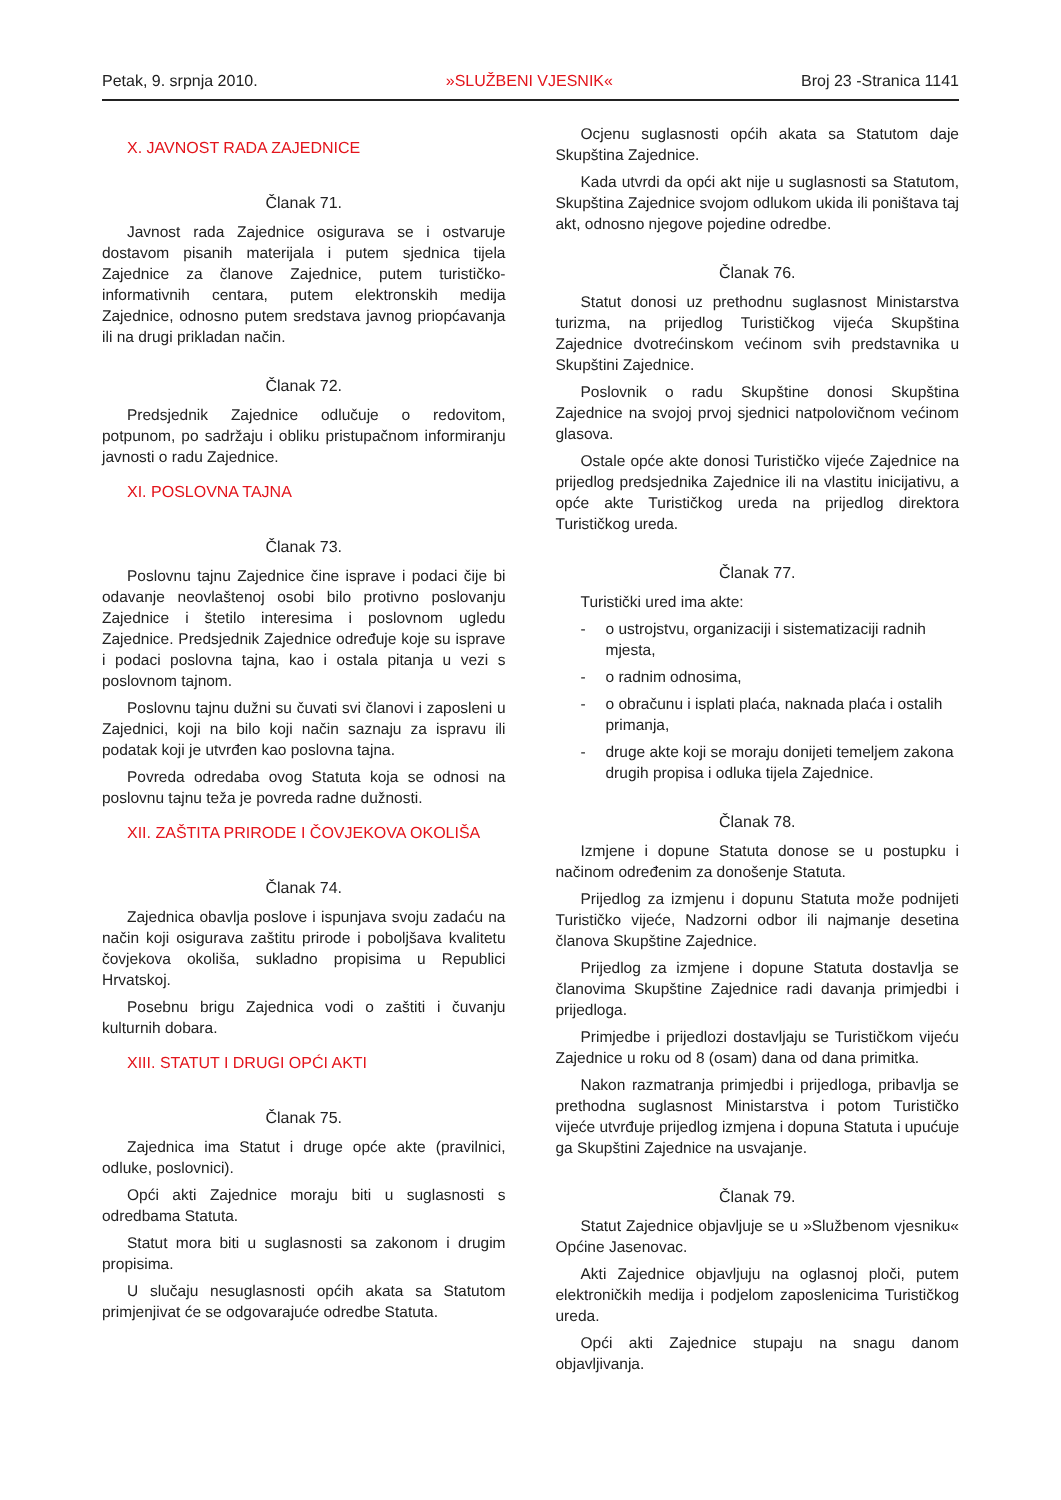Petak, 9. srpnja 2010. »SLUŽBENI VJESNIK« Broj 23 -Stranica 1141
X. JAVNOST RADA ZAJEDNICE
Članak 71.
Javnost rada Zajednice osigurava se i ostvaruje dostavom pisanih materijala i putem sjednica tijela Zajednice za članove Zajednice, putem turističko-informativnih centara, putem elektronskih medija Zajednice, odnosno putem sredstava javnog priopćavanja ili na drugi prikladan način.
Članak 72.
Predsjednik Zajednice odlučuje o redovitom, potpunom, po sadržaju i obliku pristupačnom informiranju javnosti o radu Zajednice.
XI. POSLOVNA TAJNA
Članak 73.
Poslovnu tajnu Zajednice čine isprave i podaci čije bi odavanje neovlaštenoj osobi bilo protivno poslovanju Zajednice i štetilo interesima i poslovnom ugledu Zajednice. Predsjednik Zajednice određuje koje su isprave i podaci poslovna tajna, kao i ostala pitanja u vezi s poslovnom tajnom.
Poslovnu tajnu dužni su čuvati svi članovi i zaposleni u Zajednici, koji na bilo koji način saznaju za ispravu ili podatak koji je utvrđen kao poslovna tajna.
Povreda odredaba ovog Statuta koja se odnosi na poslovnu tajnu teža je povreda radne dužnosti.
XII. ZAŠTITA PRIRODE I ČOVJEKOVA OKOLIŠA
Članak 74.
Zajednica obavlja poslove i ispunjava svoju zadaću na način koji osigurava zaštitu prirode i poboljšava kvalitetu čovjekova okoliša, sukladno propisima u Republici Hrvatskoj.
Posebnu brigu Zajednica vodi o zaštiti i čuvanju kulturnih dobara.
XIII. STATUT I DRUGI OPĆI AKTI
Članak 75.
Zajednica ima Statut i druge opće akte (pravilnici, odluke, poslovnici).
Opći akti Zajednice moraju biti u suglasnosti s odredbama Statuta.
Statut mora biti u suglasnosti sa zakonom i drugim propisima.
U slučaju nesuglasnosti općih akata sa Statutom primjenjivat će se odgovarajuće odredbe Statuta.
Ocjenu suglasnosti općih akata sa Statutom daje Skupština Zajednice.
Kada utvrdi da opći akt nije u suglasnosti sa Statutom, Skupština Zajednice svojom odlukom ukida ili poništava taj akt, odnosno njegove pojedine odredbe.
Članak 76.
Statut donosi uz prethodnu suglasnost Ministarstva turizma, na prijedlog Turističkog vijeća Skupština Zajednice dvotrećinskom većinom svih predstavnika u Skupštini Zajednice.
Poslovnik o radu Skupštine donosi Skupština Zajednice na svojoj prvoj sjednici natpolovičnom većinom glasova.
Ostale opće akte donosi Turističko vijeće Zajednice na prijedlog predsjednika Zajednice ili na vlastitu inicijativu, a opće akte Turističkog ureda na prijedlog direktora Turističkog ureda.
Članak 77.
Turistički ured ima akte:
- o ustrojstvu, organizaciji i sistematizaciji radnih mjesta,
- o radnim odnosima,
- o obračunu i isplati plaća, naknada plaća i ostalih primanja,
- druge akte koji se moraju donijeti temeljem zakona drugih propisa i odluka tijela Zajednice.
Članak 78.
Izmjene i dopune Statuta donose se u postupku i načinom određenim za donošenje Statuta.
Prijedlog za izmjenu i dopunu Statuta može podnijeti Turističko vijeće, Nadzorni odbor ili najmanje desetina članova Skupštine Zajednice.
Prijedlog za izmjene i dopune Statuta dostavlja se članovima Skupštine Zajednice radi davanja primjedbi i prijedloga.
Primjedbe i prijedlozi dostavljaju se Turističkom vijeću Zajednice u roku od 8 (osam) dana od dana primitka.
Nakon razmatranja primjedbi i prijedloga, pribavlja se prethodna suglasnost Ministarstva i potom Turističko vijeće utvrđuje prijedlog izmjena i dopuna Statuta i upućuje ga Skupštini Zajednice na usvajanje.
Članak 79.
Statut Zajednice objavljuje se u »Službenom vjesniku« Općine Jasenovac.
Akti Zajednice objavljuju na oglasnoj ploči, putem elektroničkih medija i podjelom zaposlenicima Turističkog ureda.
Opći akti Zajednice stupaju na snagu danom objavljivanja.